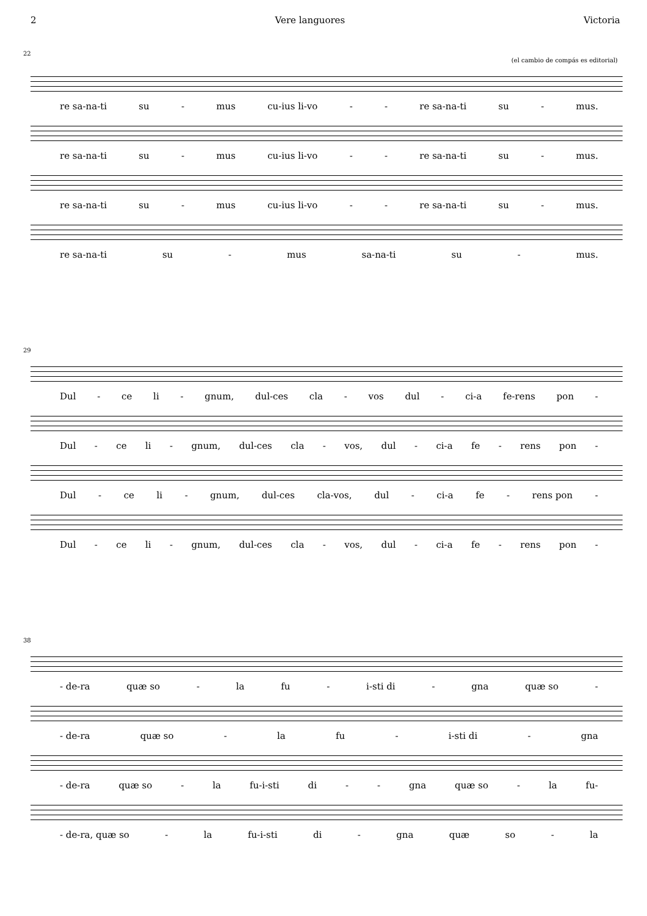2 Vere languores Victoria
22
(el cambio de compás es editorial)
re sa-na-ti su - mus cu-ius li-vo - - re sa-na-ti su - mus.
re sa-na-ti su - mus cu-ius li-vo - - re sa-na-ti su - mus.
re sa-na-ti su - mus cu-ius li-vo - - re sa-na-ti su - mus.
re sa-na-ti su - mus sa-na-ti su - mus.
29
Dul - ce li - gnum, dul-ces cla - vos dul - ci-a fe-rens pon -
Dul - ce li - gnum, dul-ces cla - vos, dul - ci-a fe - rens pon -
Dul - ce li - gnum, dul-ces cla-vos, dul - ci-a fe - rens pon -
Dul - ce li - gnum, dul-ces cla - vos, dul - ci-a fe - rens pon -
38
- de-ra quæ so - la fu - i-sti di - gna quæ so -
- de-ra quæ so - la fu - i-sti di - gna
- de-ra quæ so - la fu-i-sti di - - gna quæ so - la fu-
- de-ra, quæ so - la fu-i-sti di - gna quæ so - la